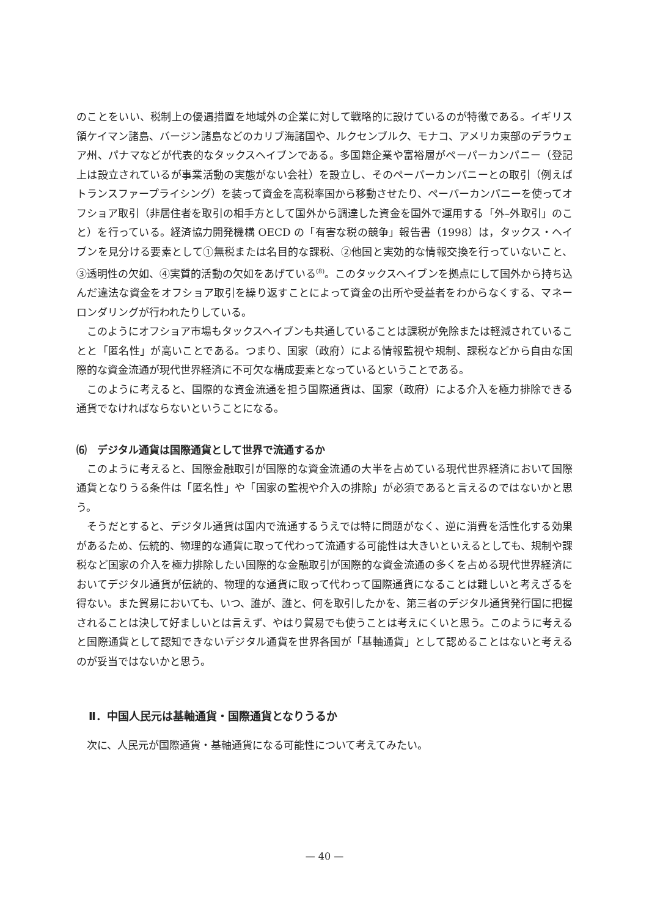のことをいい、税制上の優遇措置を地域外の企業に対して戦略的に設けているのが特徴である。イギリス領ケイマン諸島、バージン諸島などのカリブ海諸国や、ルクセンブルク、モナコ、アメリカ東部のデラウェア州、パナマなどが代表的なタックスヘイブンである。多国籍企業や富裕層がペーパーカンパニー（登記上は設立されているが事業活動の実態がない会社）を設立し、そのペーパーカンパニーとの取引（例えばトランスファープライシング）を装って資金を高税率国から移動させたり、ペーパーカンパニーを使ってオフショア取引（非居住者を取引の相手方として国外から調達した資金を国外で運用する「外–外取引」のこと）を行っている。経済協力開発機構 OECD の「有害な税の競争」報告書（1998）は，タックス・ヘイブンを見分ける要素として①無税または名目的な課税、②他国と実効的な情報交換を行っていないこと、③透明性の欠如、④実質的活動の欠如をあげている<sup>(8)</sup>。このタックスヘイブンを拠点にして国外から持ち込んだ違法な資金をオフショア取引を繰り返すことによって資金の出所や受益者をわからなくする、マネーロンダリングが行われたりしている。
このようにオフショア市場もタックスヘイブンも共通していることは課税が免除または軽減されていることと「匿名性」が高いことである。つまり、国家（政府）による情報監視や規制、課税などから自由な国際的な資金流通が現代世界経済に不可欠な構成要素となっているということである。
このように考えると、国際的な資金流通を担う国際通貨は、国家（政府）による介入を極力排除できる通貨でなければならないということになる。
⑹　デジタル通貨は国際通貨として世界で流通するか
このように考えると、国際金融取引が国際的な資金流通の大半を占めている現代世界経済において国際通貨となりうる条件は「匿名性」や「国家の監視や介入の排除」が必須であると言えるのではないかと思う。
そうだとすると、デジタル通貨は国内で流通するうえでは特に問題がなく、逆に消費を活性化する効果があるため、伝統的、物理的な通貨に取って代わって流通する可能性は大きいといえるとしても、規制や課税など国家の介入を極力排除したい国際的な金融取引が国際的な資金流通の多くを占める現代世界経済においてデジタル通貨が伝統的、物理的な通貨に取って代わって国際通貨になることは難しいと考えざるを得ない。また貿易においても、いつ、誰が、誰と、何を取引したかを、第三者のデジタル通貨発行国に把握されることは決して好ましいとは言えず、やはり貿易でも使うことは考えにくいと思う。このように考えると国際通貨として認知できないデジタル通貨を世界各国が「基軸通貨」として認めることはないと考えるのが妥当ではないかと思う。
Ⅱ．中国人民元は基軸通貨・国際通貨となりうるか
次に、人民元が国際通貨・基軸通貨になる可能性について考えてみたい。
— 40 —